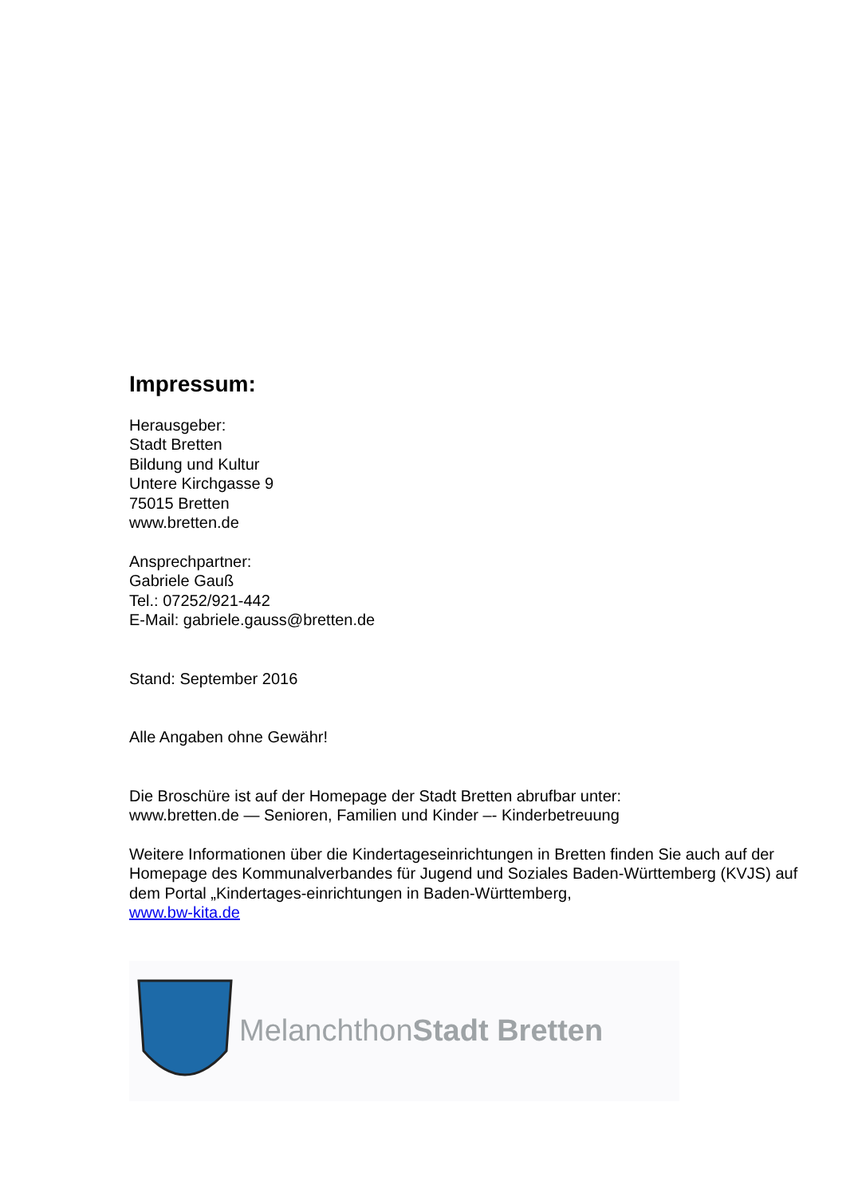Impressum:
Herausgeber:
Stadt Bretten
Bildung und Kultur
Untere Kirchgasse 9
75015 Bretten
www.bretten.de
Ansprechpartner:
Gabriele Gauß
Tel.: 07252/921-442
E-Mail: gabriele.gauss@bretten.de
Stand: September 2016
Alle Angaben ohne Gewähr!
Die Broschüre ist auf der Homepage der Stadt Bretten abrufbar unter:
www.bretten.de — Senioren, Familien und Kinder –- Kinderbetreuung
Weitere Informationen über die Kindertageseinrichtungen in Bretten finden Sie auch auf der Homepage des Kommunalverbandes für Jugend und Soziales Baden-Württemberg (KVJS) auf dem Portal „Kindertages-einrichtungen in Baden-Württemberg,
www.bw-kita.de
MelanchthonStadt Bretten